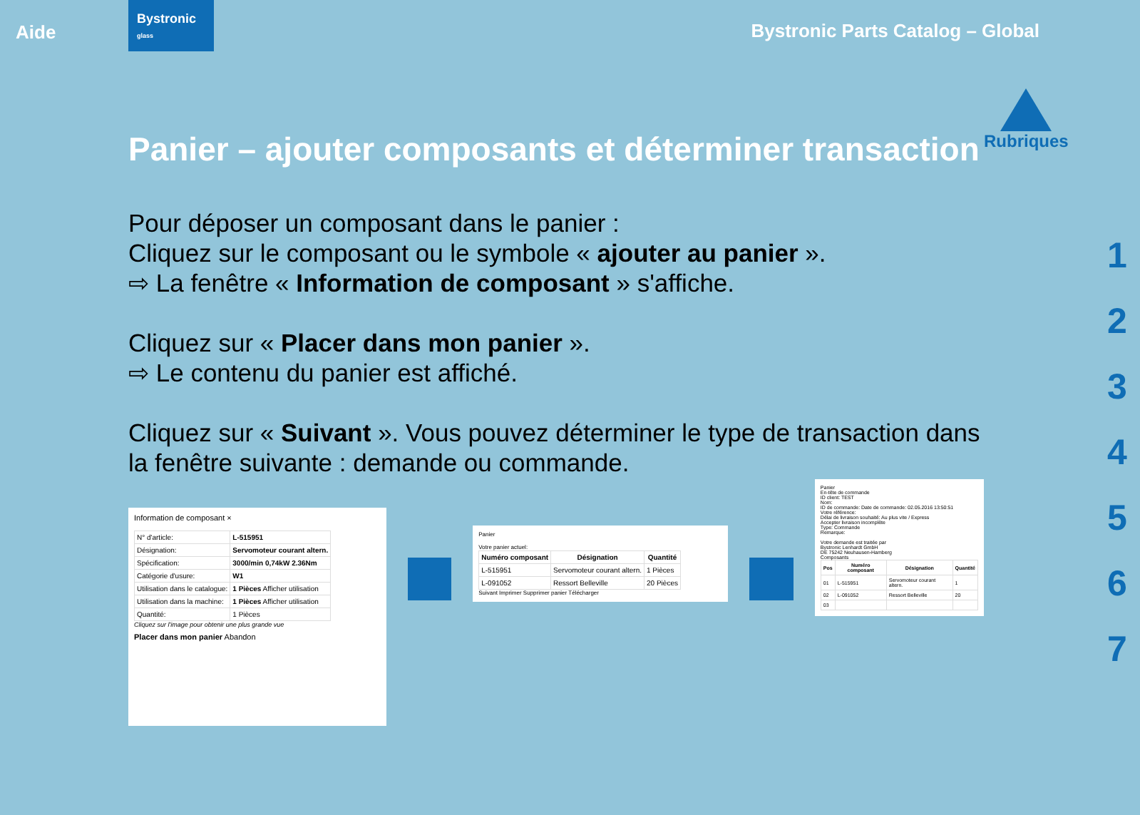Aide
Bystronic
glass
Bystronic Parts Catalog – Global
Panier – ajouter composants et déterminer transaction
Pour déposer un composant dans le panier :
Cliquez sur le composant ou le symbole « ajouter au panier ».
⇨ La fenêtre « Information de composant » s'affiche.
Cliquez sur « Placer dans mon panier ».
⇨ Le contenu du panier est affiché.
Cliquez sur « Suivant ». Vous pouvez déterminer le type de transaction dans la fenêtre suivante : demande ou commande.
Information de composant ×
| N° d'article: | L-515951 |
| Désignation: | Servomoteur courant altern. |
| Spécification: | 3000/min 0,74kW 2.36Nm |
| Catégorie d'usure: | W1 |
| Utilisation dans le catalogue: | 1 Pièces Afficher utilisation |
| Utilisation dans la machine: | 1 Pièces Afficher utilisation |
| Quantité: | 1 Pièces |
Cliquez sur l'image pour obtenir une plus grande vue
Placer dans mon panier Abandon
Panier
Votre panier actuel:
| Numéro composant | Désignation | Quantité |
| --- | --- | --- |
| L-515951 | Servomoteur courant altern. | 1 Pièces |
| L-091052 | Ressort Belleville | 20 Pièces |
Suivant Imprimer Supprimer panier Télécharger
Panier
En-tête de commande
ID client: TEST
Nom:
ID de commande: Date de commande: 02.05.2016 13:50:51
Votre référence:
Délai de livraison souhaité: Au plus vite / Express
Accepter livraison incomplète
Type: Commande
Remarque:
Votre demande est traitée par
Bystronic Lenhardt GmbH
DE 75242 Neuhausen-Hamberg
Composants
| Pos | Numéro composant | Désignation | Quantité |
| --- | --- | --- | --- |
| 01 | L-515951 | Servomoteur courant altern. | 1 |
| 02 | L-091052 | Ressort Belleville | 20 |
| 03 | | | |
Rubriques
1
2
3
4
5
6
7